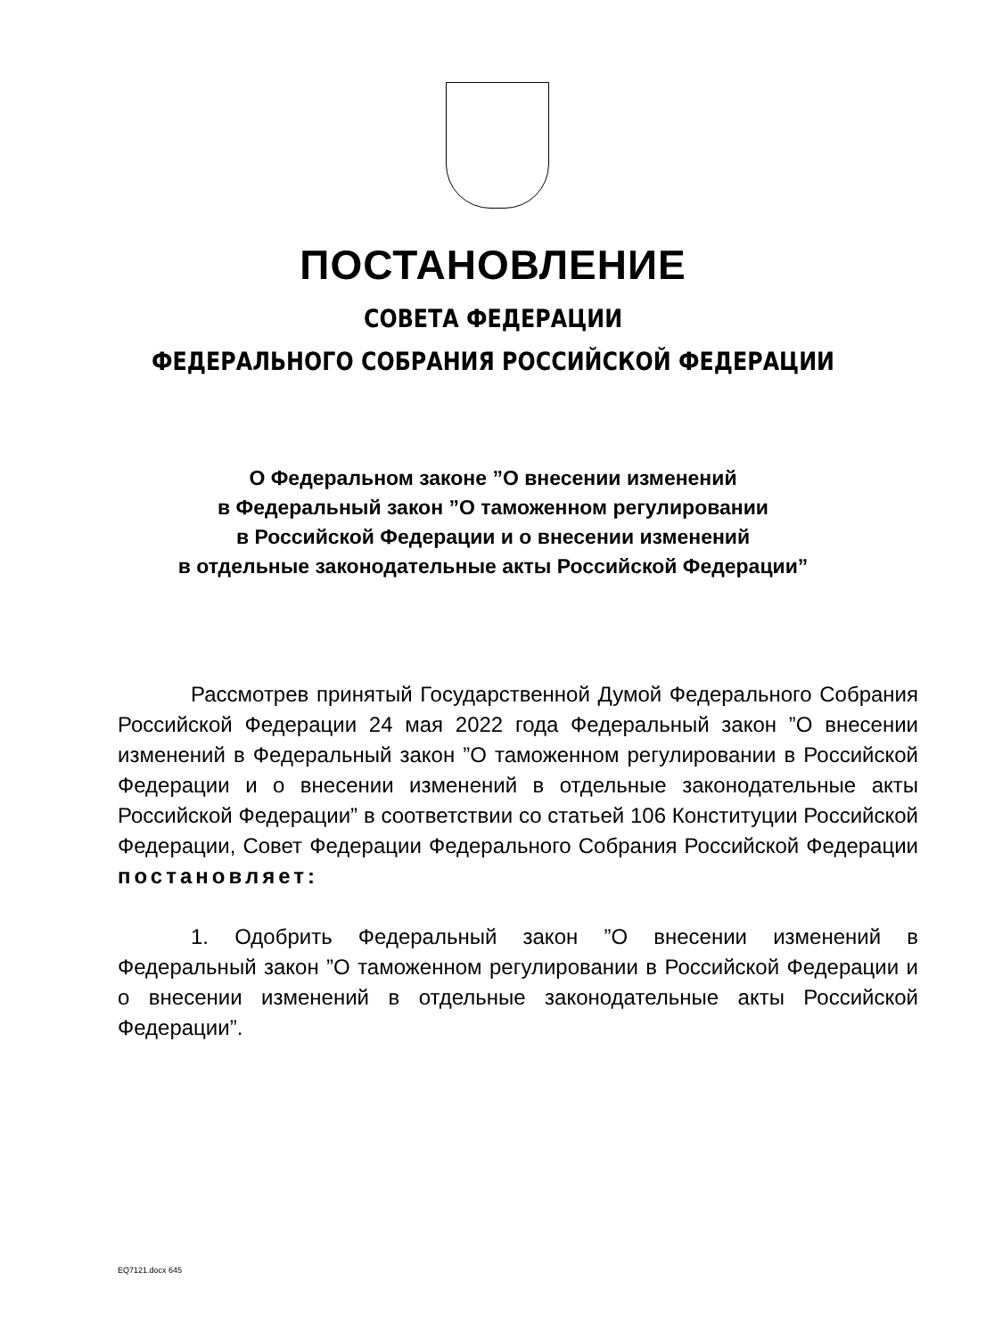ПОСТАНОВЛЕНИЕ
СОВЕТА ФЕДЕРАЦИИ
ФЕДЕРАЛЬНОГО СОБРАНИЯ РОССИЙСКОЙ ФЕДЕРАЦИИ
О Федеральном законе ”О внесении изменений
в Федеральный закон ”О таможенном регулировании
в Российской Федерации и о внесении изменений
в отдельные законодательные акты Российской Федерации”
Рассмотрев принятый Государственной Думой Федерального Собрания Российской Федерации 24 мая 2022 года Федеральный закон ”О внесении изменений в Федеральный закон ”О таможенном регулировании в Российской Федерации и о внесении изменений в отдельные законодательные акты Российской Федерации” в соответствии со статьей 106 Конституции Российской Федерации, Совет Федерации Федерального Собрания Российской Федерации постановляет:
1. Одобрить Федеральный закон ”О внесении изменений в Федеральный закон ”О таможенном регулировании в Российской Федерации и о внесении изменений в отдельные законодательные акты Российской Федерации”.
EQ7121.docx 645